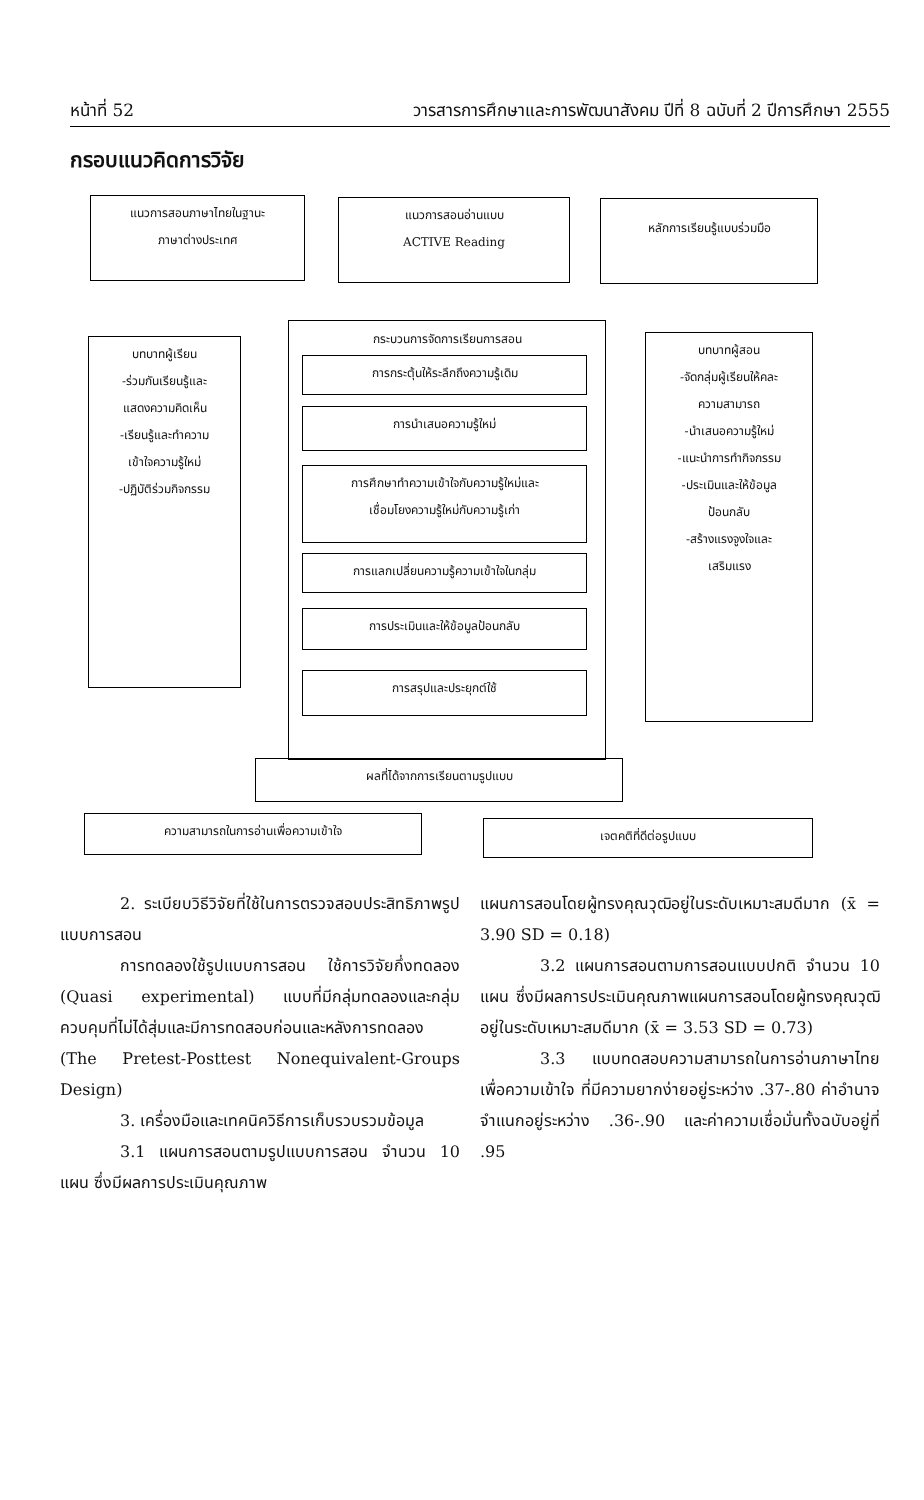หน้าที่ 52 วารสารการศึกษาและการพัฒนาสังคม ปีที่ 8 ฉบับที่ 2 ปีการศึกษา 2555
กรอบแนวคิดการวิจัย
แนวการสอนภาษาไทยในฐานะ
ภาษาต่างประเทศ
แนวการสอนอ่านแบบ
ACTIVE Reading
หลักการเรียนรู้แบบร่วมมือ
บทบาทผู้เรียน
-ร่วมกันเรียนรู้และ
แสดงความคิดเห็น
-เรียนรู้และทำความ
เข้าใจความรู้ใหม่
-ปฏิบัติร่วมกิจกรรม
กระบวนการจัดการเรียนการสอน
การกระตุ้นให้ระลึกถึงความรู้เดิม
การนำเสนอความรู้ใหม่
การศึกษาทำความเข้าใจกับความรู้ใหม่และ
เชื่อมโยงความรู้ใหม่กับความรู้เก่า
การแลกเปลี่ยนความรู้ความเข้าใจในกลุ่ม
การประเมินและให้ข้อมูลป้อนกลับ
การสรุปและประยุกต์ใช้
บทบาทผู้สอน
-จัดกลุ่มผู้เรียนให้คละ
ความสามารถ
-นำเสนอความรู้ใหม่
-แนะนำการทำกิจกรรม
-ประเมินและให้ข้อมูล
ป้อนกลับ
-สร้างแรงจูงใจและ
เสริมแรง
ผลที่ได้จากการเรียนตามรูปแบบ
ความสามารถในการอ่านเพื่อความเข้าใจ เจตคติที่ดีต่อรูปแบบ
2. ระเบียบวิธีวิจัยที่ใช้ในการตรวจสอบประสิทธิภาพรูปแบบการสอน
การทดลองใช้รูปแบบการสอน ใช้การวิจัยกึ่งทดลอง (Quasi experimental) แบบที่มีกลุ่มทดลองและกลุ่มควบคุมที่ไม่ได้สุ่มและมีการทดสอบก่อนและหลังการทดลอง (The Pretest-Posttest Nonequivalent-Groups Design)
3. เครื่องมือและเทคนิควิธีการเก็บรวบรวมข้อมูล
3.1 แผนการสอนตามรูปแบบการสอน จำนวน 10 แผน ซึ่งมีผลการประเมินคุณภาพ
แผนการสอนโดยผู้ทรงคุณวุฒิอยู่ในระดับเหมาะสมดีมาก (x̄ = 3.90 SD = 0.18)
3.2 แผนการสอนตามการสอนแบบปกติ จำนวน 10 แผน ซึ่งมีผลการประเมินคุณภาพแผนการสอนโดยผู้ทรงคุณวุฒิอยู่ในระดับเหมาะสมดีมาก (x̄ = 3.53 SD = 0.73)
3.3 แบบทดสอบความสามารถในการอ่านภาษาไทยเพื่อความเข้าใจ ที่มีความยากง่ายอยู่ระหว่าง .37-.80 ค่าอำนาจจำแนกอยู่ระหว่าง .36-.90 และค่าความเชื่อมั่นทั้งฉบับอยู่ที่ .95